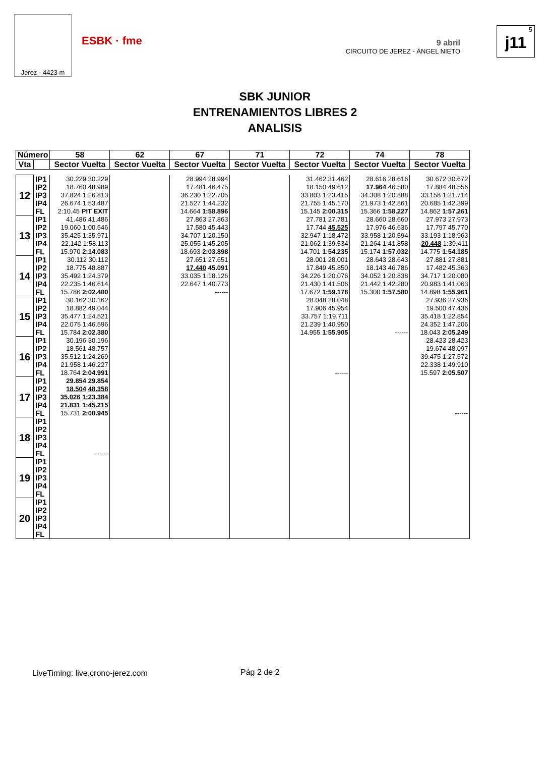Jerez - 4423 m
ESBK · fme
9 abril
CIRCUITO DE JEREZ - ÁNGEL NIETO
5
j11
SBK JUNIOR
ENTRENAMIENTOS LIBRES 2
ANALISIS
| Número | | 58 | 62 | 67 | 71 | 72 | 74 | 78 |
| --- | --- | --- | --- | --- | --- | --- | --- | --- |
| Vta | | Sector Vuelta | Sector Vuelta | Sector Vuelta | Sector Vuelta | Sector Vuelta | Sector Vuelta | Sector Vuelta |
| 12 | IP1 IP2 IP3 IP4 FL | 30.229 30.229 18.760 48.989 37.824 1:26.813 26.674 1:53.487 2:10.45 PIT EXIT | | 28.994 28.994 17.481 46.475 36.230 1:22.705 21.527 1:44.232 14.664 1:58.896 | | 31.462 31.462 18.150 49.612 33.803 1:23.415 21.755 1:45.170 15.145 2:00.315 | 28.616 28.616 17.964 46.580 34.308 1:20.888 21.973 1:42.861 15.366 1:58.227 | 30.672 30.672 17.884 48.556 33.158 1:21.714 20.685 1:42.399 14.862 1:57.261 |
| 13 | IP1 IP2 IP3 IP4 FL | 41.486 41.486 19.060 1:00.546 35.425 1:35.971 22.142 1:58.113 15.970 2:14.083 | | 27.863 27.863 17.580 45.443 34.707 1:20.150 25.055 1:45.205 18.693 2:03.898 | | 27.781 27.781 17.744 45.525 32.947 1:18.472 21.062 1:39.534 14.701 1:54.235 | 28.660 28.660 17.976 46.636 33.958 1:20.594 21.264 1:41.858 15.174 1:57.032 | 27.973 27.973 17.797 45.770 33.193 1:18.963 20.448 1:39.411 14.775 1:54.185 |
| 14 | IP1 IP2 IP3 IP4 FL | 30.112 30.112 18.775 48.887 35.492 1:24.379 22.235 1:46.614 15.786 2:02.400 | | 27.651 27.651 17.440 45.091 33.035 1:18.126 22.647 1:40.773 ------ | | 28.001 28.001 17.849 45.850 34.226 1:20.076 21.430 1:41.506 17.672 1:59.178 | 28.643 28.643 18.143 46.786 34.052 1:20.838 21.442 1:42.280 15.300 1:57.580 | 27.881 27.881 17.482 45.363 34.717 1:20.080 20.983 1:41.063 14.898 1:55.961 |
| 15 | IP1 IP2 IP3 IP4 FL | 30.162 30.162 18.882 49.044 35.477 1:24.521 22.075 1:46.596 15.784 2:02.380 | | | | 28.048 28.048 17.906 45.954 33.757 1:19.711 21.239 1:40.950 14.955 1:55.905 | ------ | 27.936 27.936 19.500 47.436 35.418 1:22.854 24.352 1:47.206 18.043 2:05.249 |
| 16 | IP1 IP2 IP3 IP4 FL | 30.196 30.196 18.561 48.757 35.512 1:24.269 21.958 1:46.227 18.764 2:04.991 | | | | ------ | | 28.423 28.423 19.674 48.097 39.475 1:27.572 22.338 1:49.910 15.597 2:05.507 |
| 17 | IP1 IP2 IP3 IP4 FL | 29.854 29.854 18.504 48.358 35.026 1:23.384 21.831 1:45.215 15.731 2:00.945 | | | | | | ------ |
| 18 | IP1 IP2 IP3 IP4 FL | ------ | | | | | | |
| 19 | IP1 IP2 IP3 IP4 FL | | | | | | | |
| 20 | IP1 IP2 IP3 IP4 FL | | | | | | | |
LiveTiming: live.crono-jerez.com
Pág 2 de 2